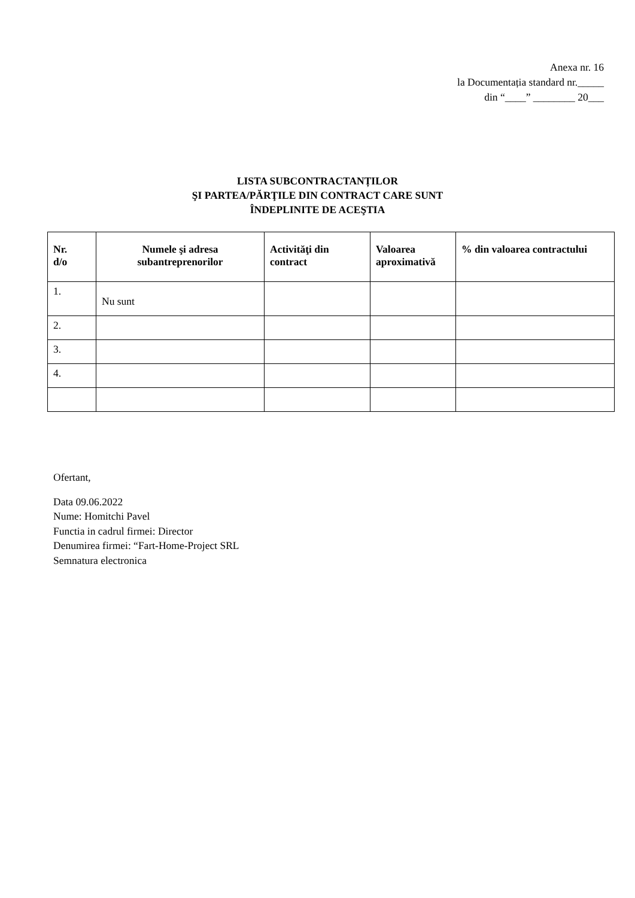Anexa nr. 16
la Documentația standard nr._____
din “____” ________ 20___
LISTA SUBCONTRACTANȚILOR
ŞI PARTEA/PĂRŢILE DIN CONTRACT CARE SUNT
ÎNDEPLINITE DE ACEŞTIA
| Nr. d/o | Numele şi adresa subantreprenorilor | Activităţi din contract | Valoarea aproximativă | % din valoarea contractului |
| --- | --- | --- | --- | --- |
| 1. | Nu sunt | | | |
| 2. | | | | |
| 3. | | | | |
| 4. | | | | |
Ofertant,
Data 09.06.2022
Nume: Homitchi Pavel
Functia in cadrul firmei: Director
Denumirea firmei: “Fart-Home-Project SRL
Semnatura electronica